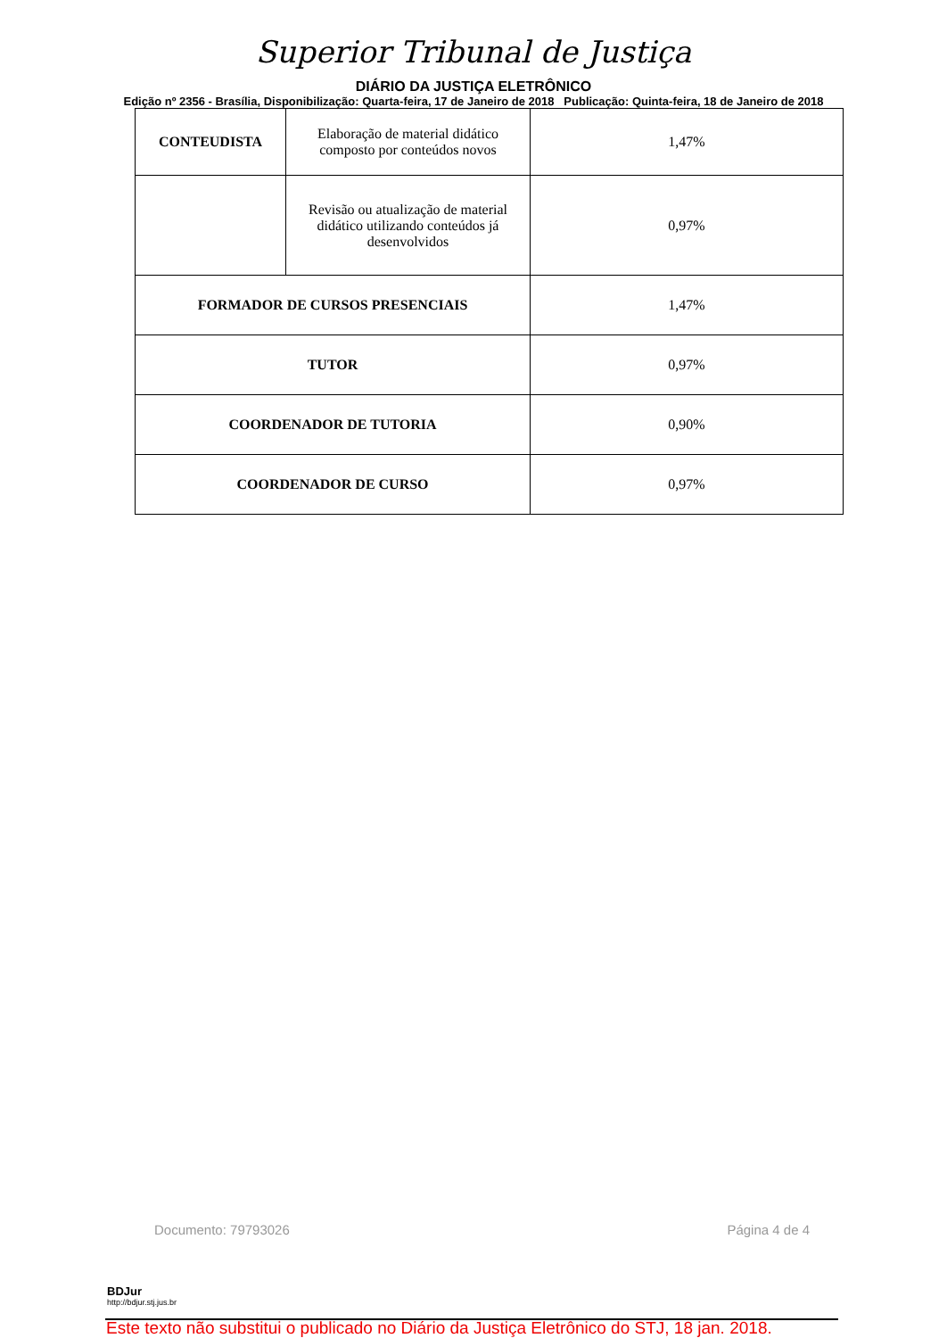Superior Tribunal de Justiça
DIÁRIO DA JUSTIÇA ELETRÔNICO
Edição nº 2356 - Brasília, Disponibilização: Quarta-feira, 17 de Janeiro de 2018 Publicação: Quinta-feira, 18 de Janeiro de 2018
| CONTEUDISTA | Elaboração de material didático composto por conteúdos novos | 1,47% |
| | Revisão ou atualização de material didático utilizando conteúdos já desenvolvidos | 0,97% |
| FORMADOR DE CURSOS PRESENCIAIS | | 1,47% |
| TUTOR | | 0,97% |
| COORDENADOR DE TUTORIA | | 0,90% |
| COORDENADOR DE CURSO | | 0,97% |
Documento: 79793026 Página 4 de 4
BDJur
http://bdjur.stj.jus.br
Este texto não substitui o publicado no Diário da Justiça Eletrônico do STJ, 18 jan. 2018.